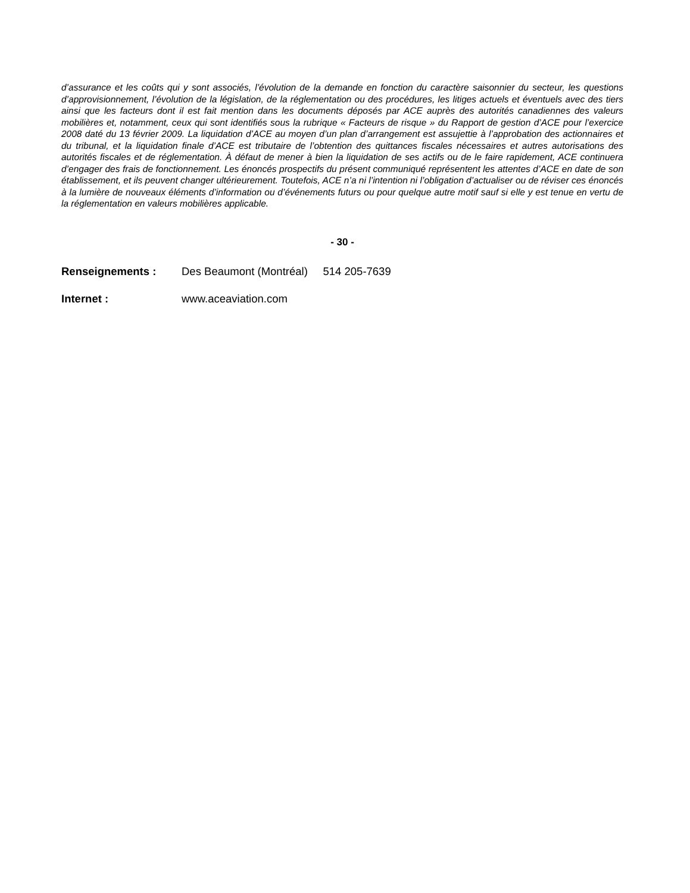d’assurance et les coûts qui y sont associés, l’évolution de la demande en fonction du caractère saisonnier du secteur, les questions d’approvisionnement, l’évolution de la législation, de la réglementation ou des procédures, les litiges actuels et éventuels avec des tiers ainsi que les facteurs dont il est fait mention dans les documents déposés par ACE auprès des autorités canadiennes des valeurs mobilières et, notamment, ceux qui sont identifiés sous la rubrique « Facteurs de risque » du Rapport de gestion d’ACE pour l’exercice 2008 daté du 13 février 2009. La liquidation d’ACE au moyen d’un plan d’arrangement est assujettie à l’approbation des actionnaires et du tribunal, et la liquidation finale d’ACE est tributaire de l’obtention des quittances fiscales nécessaires et autres autorisations des autorités fiscales et de réglementation. À défaut de mener à bien la liquidation de ses actifs ou de le faire rapidement, ACE continuera d’engager des frais de fonctionnement. Les énoncés prospectifs du présent communiqué représentent les attentes d’ACE en date de son établissement, et ils peuvent changer ultérieurement. Toutefois, ACE n’a ni l’intention ni l’obligation d’actualiser ou de réviser ces énoncés à la lumière de nouveaux éléments d’information ou d’événements futurs ou pour quelque autre motif sauf si elle y est tenue en vertu de la réglementation en valeurs mobilières applicable.
- 30 -
| Renseignements : | Des Beaumont (Montréal) 514 205-7639 |
| Internet : | www.aceaviation.com |